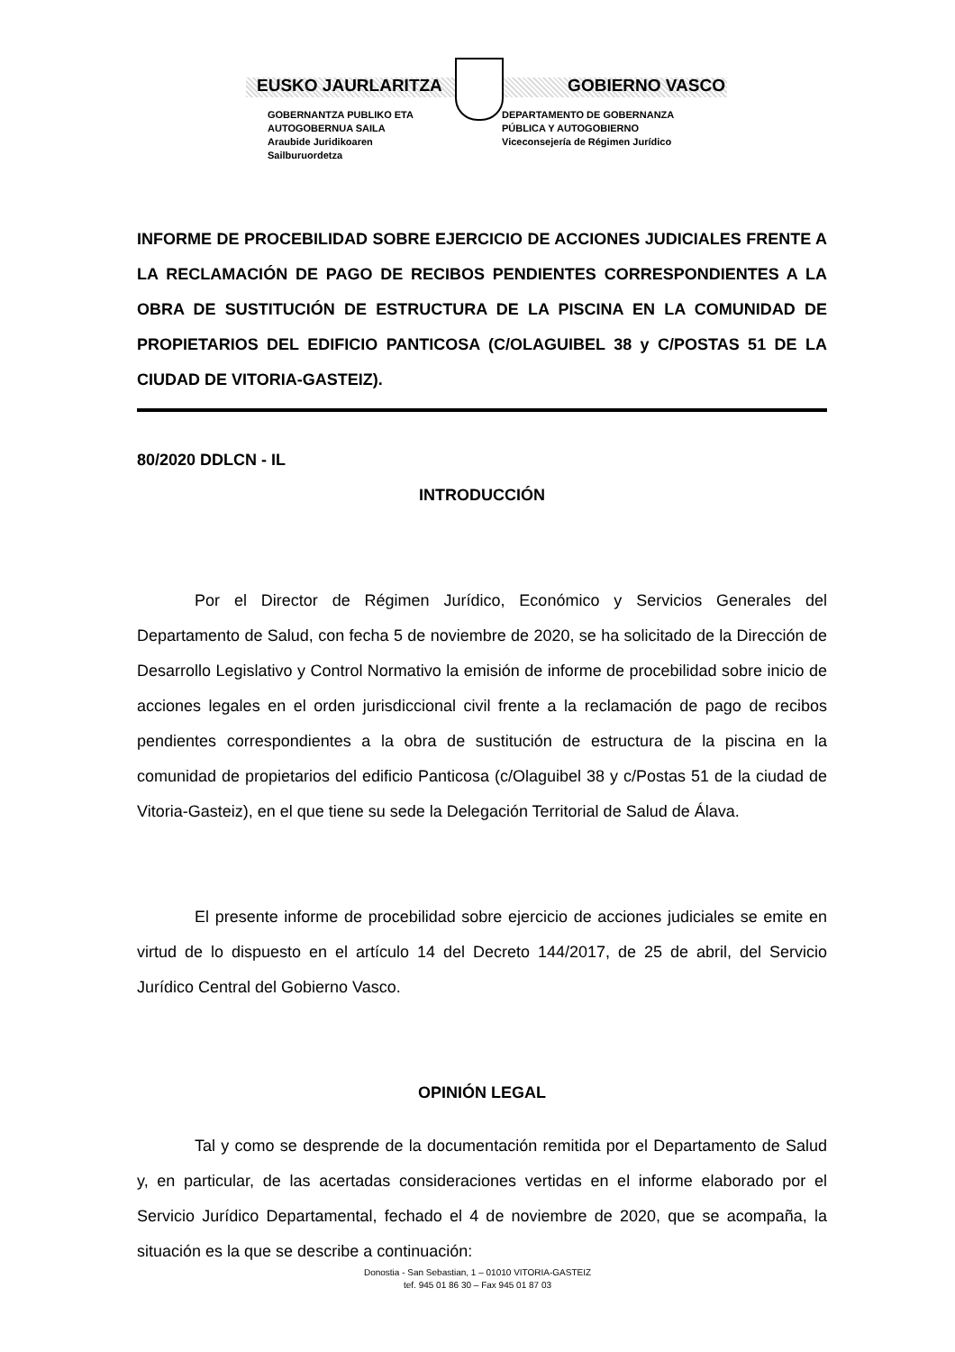EUSKO JAURLARITZA GOBIERNO VASCO
GOBERNANTZA PUBLIKO ETA
AUTOGOBERNUA SAILA
Araubide Juridikoaren
Sailburuordetza
DEPARTAMENTO DE GOBERNANZA
PÚBLICA Y AUTOGOBIERNO
Viceconsejería de Régimen Jurídico
INFORME DE PROCEBILIDAD SOBRE EJERCICIO DE ACCIONES JUDICIALES FRENTE A LA RECLAMACIÓN DE PAGO DE RECIBOS PENDIENTES CORRESPONDIENTES A LA OBRA DE SUSTITUCIÓN DE ESTRUCTURA DE LA PISCINA EN LA COMUNIDAD DE PROPIETARIOS DEL EDIFICIO PANTICOSA (C/OLAGUIBEL 38 y C/POSTAS 51 DE LA CIUDAD DE VITORIA-GASTEIZ).
80/2020 DDLCN - IL
INTRODUCCIÓN
Por el Director de Régimen Jurídico, Económico y Servicios Generales del Departamento de Salud, con fecha 5 de noviembre de 2020, se ha solicitado de la Dirección de Desarrollo Legislativo y Control Normativo la emisión de informe de procebilidad sobre inicio de acciones legales en el orden jurisdiccional civil frente a la reclamación de pago de recibos pendientes correspondientes a la obra de sustitución de estructura de la piscina en la comunidad de propietarios del edificio Panticosa (c/Olaguibel 38 y c/Postas 51 de la ciudad de Vitoria-Gasteiz), en el que tiene su sede la Delegación Territorial de Salud de Álava.
El presente informe de procebilidad sobre ejercicio de acciones judiciales se emite en virtud de lo dispuesto en el artículo 14 del Decreto 144/2017, de 25 de abril, del Servicio Jurídico Central del Gobierno Vasco.
OPINIÓN LEGAL
Tal y como se desprende de la documentación remitida por el Departamento de Salud y, en particular, de las acertadas consideraciones vertidas en el informe elaborado por el Servicio Jurídico Departamental, fechado el 4 de noviembre de 2020, que se acompaña, la situación es la que se describe a continuación:
Donostia - San Sebastian, 1 – 01010 VITORIA-GASTEIZ
tef. 945 01 86 30 – Fax 945 01 87 03